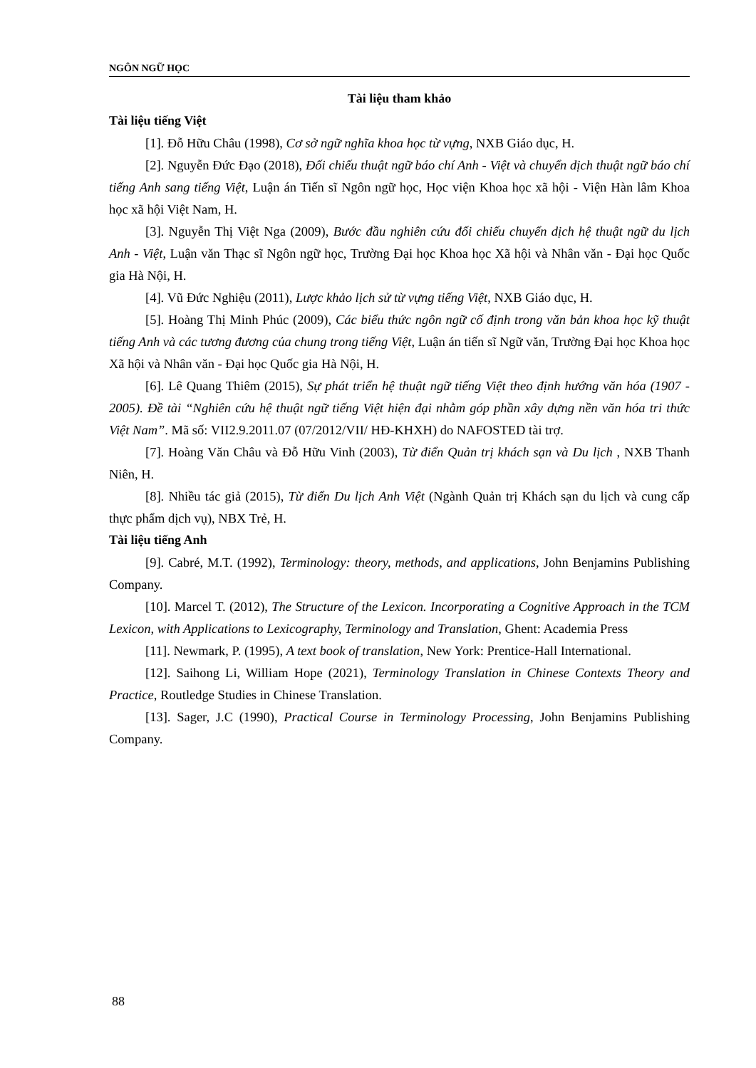NGÔN NGỮ HỌC
Tài liệu tham khảo
Tài liệu tiếng Việt
[1]. Đỗ Hữu Châu (1998), Cơ sở ngữ nghĩa khoa học từ vựng, NXB Giáo dục, H.
[2]. Nguyễn Đức Đạo (2018), Đối chiếu thuật ngữ báo chí Anh - Việt và chuyển dịch thuật ngữ báo chí tiếng Anh sang tiếng Việt, Luận án Tiến sĩ Ngôn ngữ học, Học viện Khoa học xã hội - Viện Hàn lâm Khoa học xã hội Việt Nam, H.
[3]. Nguyễn Thị Việt Nga (2009), Bước đầu nghiên cứu đối chiếu chuyển dịch hệ thuật ngữ du lịch Anh - Việt, Luận văn Thạc sĩ Ngôn ngữ học, Trường Đại học Khoa học Xã hội và Nhân văn - Đại học Quốc gia Hà Nội, H.
[4]. Vũ Đức Nghiệu (2011), Lược khảo lịch sử từ vựng tiếng Việt, NXB Giáo dục, H.
[5]. Hoàng Thị Minh Phúc (2009), Các biểu thức ngôn ngữ cố định trong văn bản khoa học kỹ thuật tiếng Anh và các tương đương của chung trong tiếng Việt, Luận án tiến sĩ Ngữ văn, Trường Đại học Khoa học Xã hội và Nhân văn - Đại học Quốc gia Hà Nội, H.
[6]. Lê Quang Thiêm (2015), Sự phát triển hệ thuật ngữ tiếng Việt theo định hướng văn hóa (1907 - 2005). Đề tài “Nghiên cứu hệ thuật ngữ tiếng Việt hiện đại nhằm góp phần xây dựng nền văn hóa tri thức Việt Nam”. Mã số: VII2.9.2011.07 (07/2012/VII/ HĐ-KHXH) do NAFOSTED tài trợ.
[7]. Hoàng Văn Châu và Đỗ Hữu Vinh (2003), Từ điển Quản trị khách sạn và Du lịch , NXB Thanh Niên, H.
[8]. Nhiều tác giả (2015), Từ điển Du lịch Anh Việt (Ngành Quản trị Khách sạn du lịch và cung cấp thực phẩm dịch vụ), NBX Trẻ, H.
Tài liệu tiếng Anh
[9]. Cabré, M.T. (1992), Terminology: theory, methods, and applications, John Benjamins Publishing Company.
[10]. Marcel T. (2012), The Structure of the Lexicon. Incorporating a Cognitive Approach in the TCM Lexicon, with Applications to Lexicography, Terminology and Translation, Ghent: Academia Press
[11]. Newmark, P. (1995), A text book of translation, New York: Prentice-Hall International.
[12]. Saihong Li, William Hope (2021), Terminology Translation in Chinese Contexts Theory and Practice, Routledge Studies in Chinese Translation.
[13]. Sager, J.C (1990), Practical Course in Terminology Processing, John Benjamins Publishing Company.
88